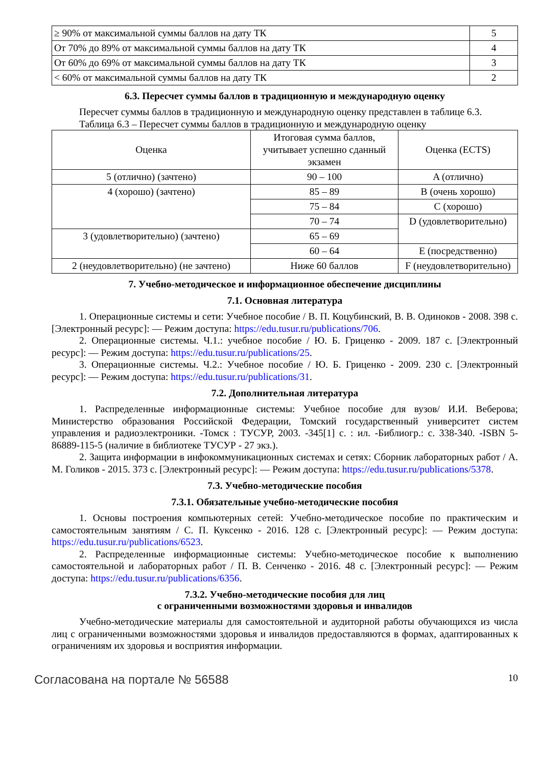| ≥ 90% от максимальной суммы баллов на дату ТК | 5 |
| От 70% до 89% от максимальной суммы баллов на дату ТК | 4 |
| От 60% до 69% от максимальной суммы баллов на дату ТК | 3 |
| < 60% от максимальной суммы баллов на дату ТК | 2 |
6.3. Пересчет суммы баллов в традиционную и международную оценку
Пересчет суммы баллов в традиционную и международную оценку представлен в таблице 6.3.
Таблица 6.3 – Пересчет суммы баллов в традиционную и международную оценку
| Оценка | Итоговая сумма баллов, учитывает успешно сданный экзамен | Оценка (ECTS) |
| --- | --- | --- |
| 5 (отлично) (зачтено) | 90 – 100 | A (отлично) |
| 4 (хорошо) (зачтено) | 85 – 89 | B (очень хорошо) |
| | 75 – 84 | C (хорошо) |
| | 70 – 74 | D (удовлетворительно) |
| 3 (удовлетворительно) (зачтено) | 65 – 69 | |
| | 60 – 64 | E (посредственно) |
| 2 (неудовлетворительно) (не зачтено) | Ниже 60 баллов | F (неудовлетворительно) |
7. Учебно-методическое и информационное обеспечение дисциплины
7.1. Основная литература
1. Операционные системы и сети: Учебное пособие / В. П. Коцубинский, В. В. Одиноков - 2008. 398 с. [Электронный ресурс]: — Режим доступа: https://edu.tusur.ru/publications/706.
2. Операционные системы. Ч.1.: учебное пособие / Ю. Б. Гриценко - 2009. 187 с. [Электронный ресурс]: — Режим доступа: https://edu.tusur.ru/publications/25.
3. Операционные системы. Ч.2.: Учебное пособие / Ю. Б. Гриценко - 2009. 230 с. [Электронный ресурс]: — Режим доступа: https://edu.tusur.ru/publications/31.
7.2. Дополнительная литература
1. Распределенные информационные системы: Учебное пособие для вузов/ И.И. Веберова; Министерство образования Российской Федерации, Томский государственный университет систем управления и радиоэлектроники. -Томск : ТУСУР, 2003. -345[1] с. : ил. -Библиогр.: с. 338-340. -ISBN 5-86889-115-5 (наличие в библиотеке ТУСУР - 27 экз.).
2. Защита информации в инфокоммуникационных системах и сетях: Сборник лабораторных работ / А. М. Голиков - 2015. 373 с. [Электронный ресурс]: — Режим доступа: https://edu.tusur.ru/publications/5378.
7.3. Учебно-методические пособия
7.3.1. Обязательные учебно-методические пособия
1. Основы построения компьютерных сетей: Учебно-методическое пособие по практическим и самостоятельным занятиям / С. П. Куксенко - 2016. 128 с. [Электронный ресурс]: — Режим доступа: https://edu.tusur.ru/publications/6523.
2. Распределенные информационные системы: Учебно-методическое пособие к выполнению самостоятельной и лабораторных работ / П. В. Сенченко - 2016. 48 с. [Электронный ресурс]: — Режим доступа: https://edu.tusur.ru/publications/6356.
7.3.2. Учебно-методические пособия для лиц
с ограниченными возможностями здоровья и инвалидов
Учебно-методические материалы для самостоятельной и аудиторной работы обучающихся из числа лиц с ограниченными возможностями здоровья и инвалидов предоставляются в формах, адаптированных к ограничениям их здоровья и восприятия информации.
Согласована на портале № 56588 10